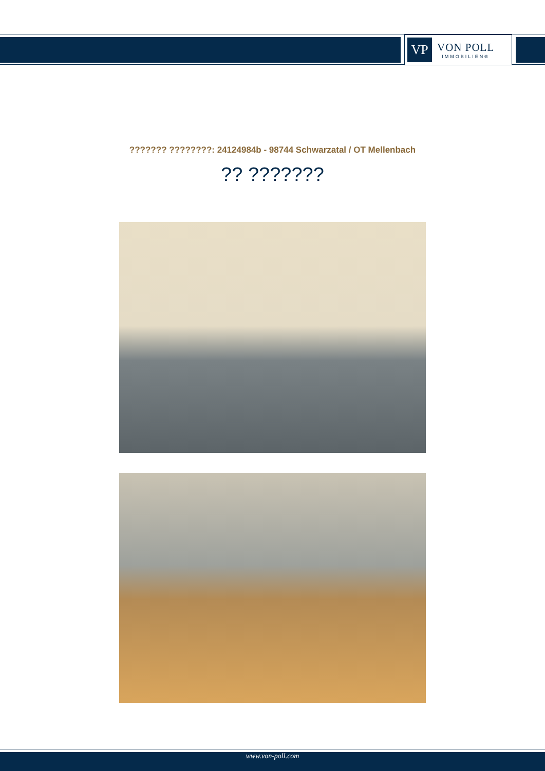VP
VON POLL
IMMOBILIEN®
??????? ????????: 24124984b - 98744 Schwarzatal / OT Mellenbach
?? ???????
www.von-poll.com